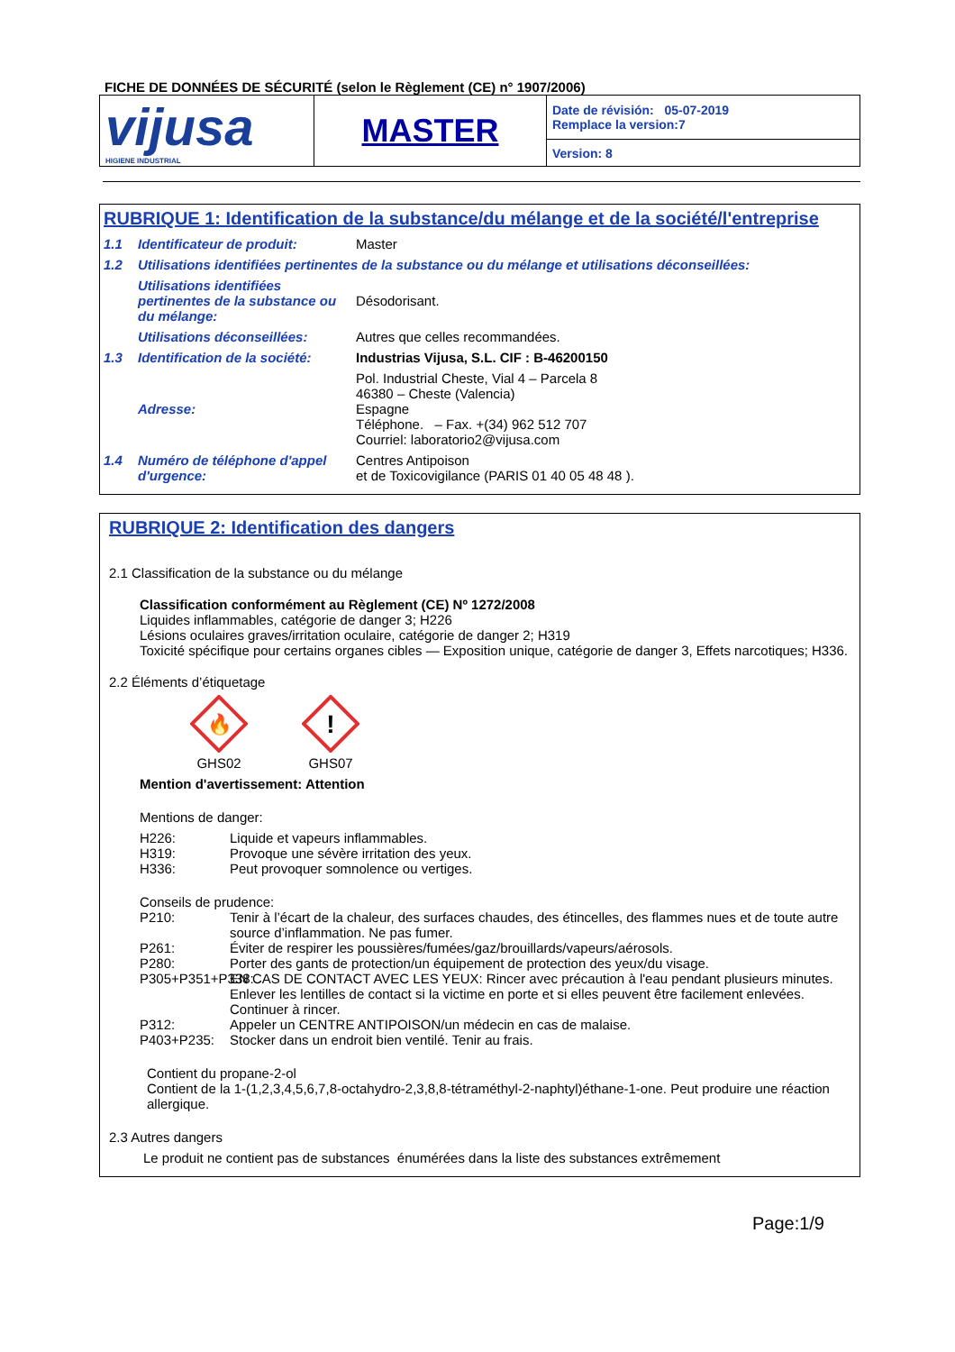FICHE DE DONNÉES DE SÉCURITÉ (selon le Règlement (CE) n° 1907/2006)
| vijusa HIGIENE INDUSTRIAL | MASTER | Date de révisión: 05-07-2019 Remplace la version:7 |
| | | Version: 8 |
RUBRIQUE 1: Identification de la substance/du mélange et de la société/l'entreprise
1.1 Identificateur de produit: Master
1.2 Utilisations identifiées pertinentes de la substance ou du mélange et utilisations déconseillées:
Utilisations identifiées pertinentes de la substance ou du mélange: Désodorisant.
Utilisations déconseillées: Autres que celles recommandées.
1.3 Identification de la société: Industrias Vijusa, S.L. CIF : B-46200150
Adresse: Pol. Industrial Cheste, Vial 4 – Parcela 8
46380 – Cheste (Valencia)
Espagne
Téléphone. – Fax. +(34) 962 512 707
Courriel: laboratorio2@vijusa.com
1.4 Numéro de téléphone d'appel d'urgence: Centres Antipoison
et de Toxicovigilance (PARIS 01 40 05 48 48 ).
RUBRIQUE 2: Identification des dangers
2.1 Classification de la substance ou du mélange
Classification conformément au Règlement (CE) Nº 1272/2008
Liquides inflammables, catégorie de danger 3; H226
Lésions oculaires graves/irritation oculaire, catégorie de danger 2; H319
Toxicité spécifique pour certains organes cibles — Exposition unique, catégorie de danger 3, Effets narcotiques; H336.
2.2 Éléments d’étiquetage
🔥
GHS02
!
GHS07
Mention d'avertissement: Attention
Mentions de danger:
H226: Liquide et vapeurs inflammables.
H319: Provoque une sévère irritation des yeux.
H336: Peut provoquer somnolence ou vertiges.
Conseils de prudence:
P210: Tenir à l’écart de la chaleur, des surfaces chaudes, des étincelles, des flammes nues et de toute autre source d’inflammation. Ne pas fumer.
P261: Éviter de respirer les poussières/fumées/gaz/brouillards/vapeurs/aérosols.
P280: Porter des gants de protection/un équipement de protection des yeux/du visage.
P305+P351+P338: EN CAS DE CONTACT AVEC LES YEUX: Rincer avec précaution à l'eau pendant plusieurs minutes. Enlever les lentilles de contact si la victime en porte et si elles peuvent être facilement enlevées. Continuer à rincer.
P312: Appeler un CENTRE ANTIPOISON/un médecin en cas de malaise.
P403+P235: Stocker dans un endroit bien ventilé. Tenir au frais.
Contient du propane-2-ol
Contient de la 1-(1,2,3,4,5,6,7,8-octahydro-2,3,8,8-tétraméthyl-2-naphtyl)éthane-1-one. Peut produire une réaction allergique.
2.3 Autres dangers
Le produit ne contient pas de substances énumérées dans la liste des substances extrêmement
Page:1/9